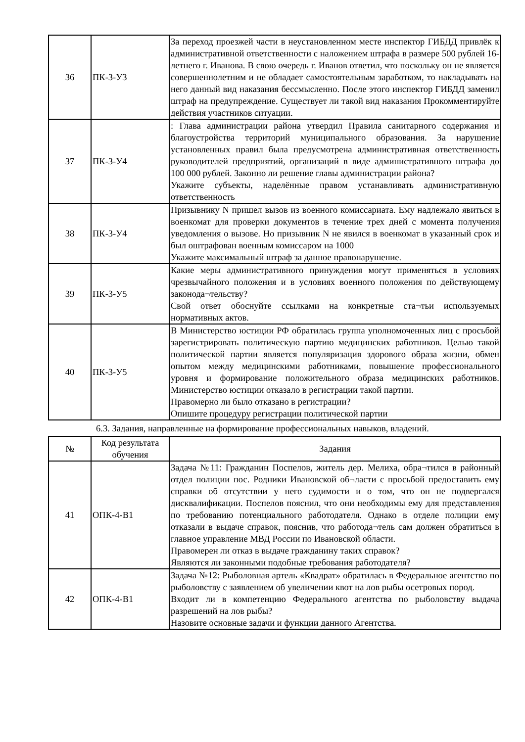| 36 | ПК-3-У3 | За переход проезжей части в неустановленном месте инспектор ГИБДД привлёк к административной ответственности с наложением штрафа в размере 500 рублей 16-летнего г. Иванова. В свою очередь г. Иванов ответил, что поскольку он не является совершеннолетним и не обладает самостоятельным заработком, то накладывать на него данный вид наказания бессмысленно. После этого инспектор ГИБДД заменил штраф на предупреждение. Существует ли такой вид наказания Прокомментируйте действия участников ситуации. |
| 37 | ПК-3-У4 | : Глава администрации района утвердил Правила санитарного содержания и благоустройства территорий муниципального образования. За нарушение установленных правил была предусмотрена административная ответственность руководителей предприятий, организаций в виде административного штрафа до 100 000 рублей. Законно ли решение главы администрации района? Укажите субъекты, наделённые правом устанавливать административную ответственность |
| 38 | ПК-3-У4 | Призывнику N пришел вызов из военного комиссариата. Ему надлежало явиться в военкомат для проверки документов в течение трех дней с момента получения уведомления о вызове. Но призывник N не явился в военкомат в указанный срок и был оштрафован военным комиссаром на 1000 Укажите максимальный штраф за данное правонарушение. |
| 39 | ПК-3-У5 | Какие меры административного принуждения могут применяться в условиях чрезвычайного положения и в условиях военного положения по действующему законода¬тельству? Свой ответ обоснуйте ссылками на конкретные ста¬тьи используемых нормативных актов. |
| 40 | ПК-3-У5 | В Министерство юстиции РФ обратилась группа уполномоченных лиц с просьбой зарегистрировать политическую партию медицинских работников. Целью такой политической партии является популяризация здорового образа жизни, обмен опытом между медицинскими работниками, повышение профессионального уровня и формирование положительного образа медицинских работников. Министерство юстиции отказало в регистрации такой партии. Правомерно ли было отказано в регистрации? Опишите процедуру регистрации политической партии |
6.3. Задания, направленные на формирование профессиональных навыков, владений.
| № | Код результата обучения | Задания |
| --- | --- | --- |
| 41 | ОПК-4-В1 | Задача №11: Гражданин Поспелов, житель дер. Мелиха, обра¬тился в районный отдел полиции пос. Родники Ивановской об¬ласти с просьбой предоставить ему справки об отсутствии у него судимости и о том, что он не подвергался дисквалификации. Поспелов пояснил, что они необходимы ему для представления по требованию потенциального работодателя. Однако в отделе полиции ему отказали в выдаче справок, пояснив, что работода¬тель сам должен обратиться в главное управление МВД России по Ивановской области. Правомерен ли отказ в выдаче гражданину таких справок? Являются ли законными подобные требования работодателя? |
| 42 | ОПК-4-В1 | Задача №12: Рыболовная артель «Квадрат» обратилась в Федеральное агентство по рыболовству с заявлением об увеличении квот на лов рыбы осетровых пород. Входит ли в компетенцию Федерального агентства по рыболовству выдача разрешений на лов рыбы? Назовите основные задачи и функции данного Агентства. |